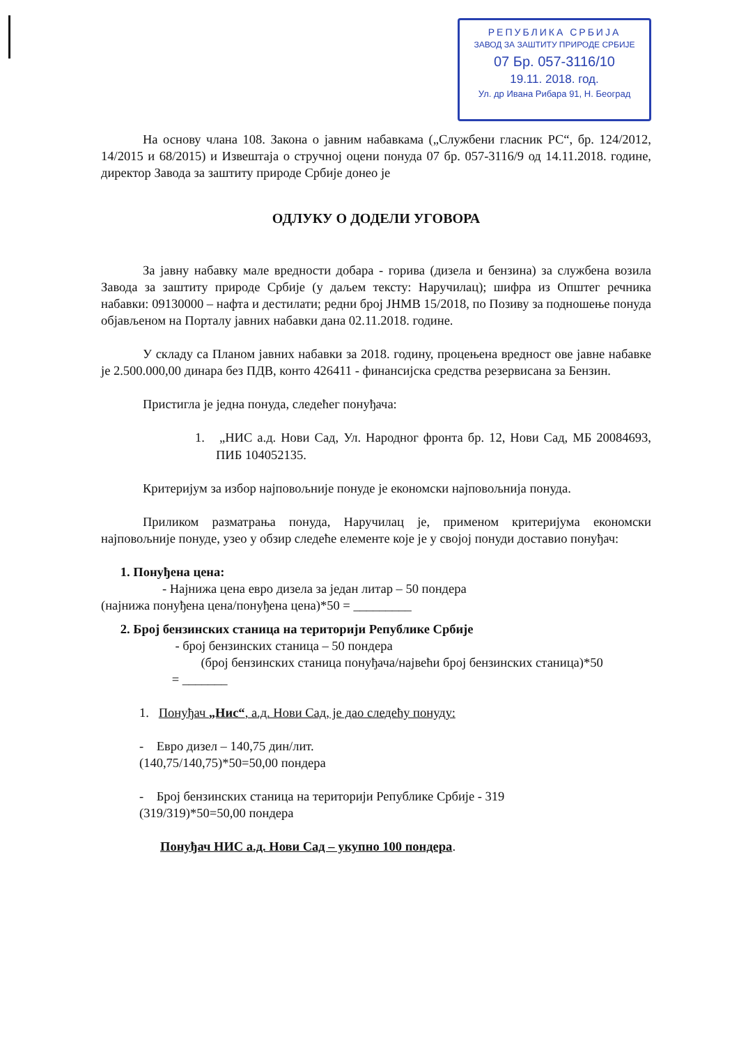РЕПУБЛИКА СРБИЈА
ЗАВОД ЗА ЗАШТИТУ ПРИРОДЕ СРБИЈЕ
07 Бр. 057-3116/10
19.11. 2018. год.
Ул. др Ивана Рибара 91, Н. Београд
На основу члана 108. Закона о јавним набавкама („Службени гласник РС“, бр. 124/2012, 14/2015 и 68/2015) и Извештаја о стручној оцени понуда 07 бр. 057-3116/9 од 14.11.2018. године, директор Завода за заштиту природе Србије донео је
ОДЛУКУ О ДОДЕЛИ УГОВОРА
За јавну набавку мале вредности добара - горива (дизела и бензина) за службена возила Завода за заштиту природе Србије (у даљем тексту: Наручилац); шифра из Општег речника набавки: 09130000 – нафта и дестилати; редни број ЈНМВ 15/2018, по Позиву за подношење понуда објављеном на Порталу јавних набавки дана 02.11.2018. године.
У складу са Планом јавних набавки за 2018. годину, процењена вредност ове јавне набавке је 2.500.000,00 динара без ПДВ, конто 426411 - финансијска средства резервисана за Бензин.
Пристигла је једна понуда, следећег понуђача:
1. „НИС а.д. Нови Сад, Ул. Народног фронта бр. 12, Нови Сад, МБ 20084693, ПИБ 104052135.
Критеријум за избор најповољније понуде је економски најповољнија понуда.
Приликом разматрања понуда, Наручилац је, применом критеријума економски најповољније понуде, узео у обзир следеће елементе које је у својој понуди доставио понуђач:
1. Понуђена цена:
- Најнижа цена евро дизела за један литар – 50 пондера
(најнижа понуђена цена/понуђена цена)*50 = _________
2. Број бензинских станица на територији Републике Србије
- број бензинских станица – 50 пондера
(број бензинских станица понуђача/највећи број бензинских станица)*50
= _______
1. Понуђач „Нис“, а.д. Нови Сад, је дао следећу понуду:
- Евро дизел – 140,75 дин/лит.
(140,75/140,75)*50=50,00 пондера
- Број бензинских станица на територији Републике Србије - 319
(319/319)*50=50,00 пондера
Понуђач НИС а.д. Нови Сад – укупно 100 пондера.